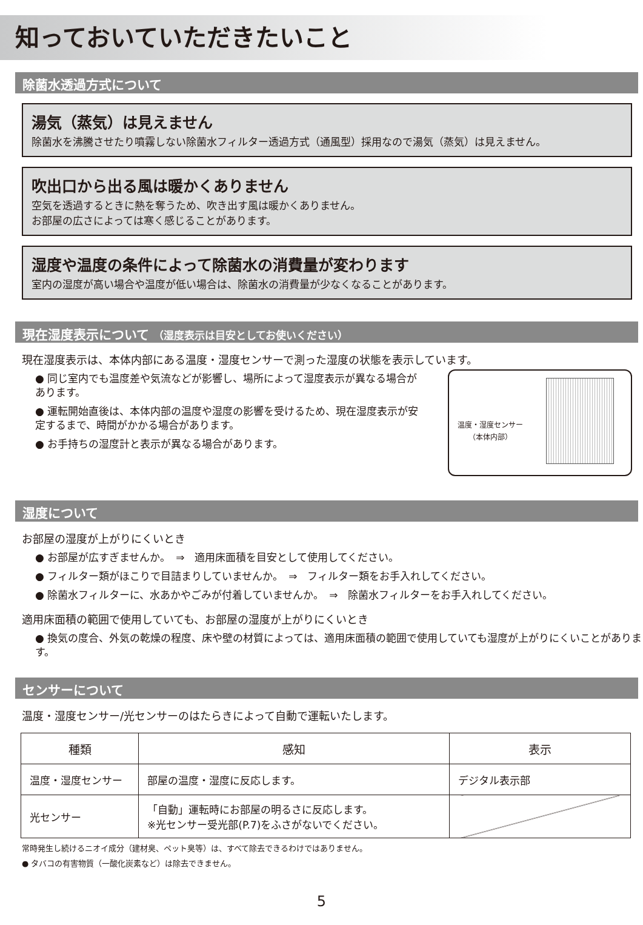知っておいていただきたいこと
除菌水透過方式について
湯気（蒸気）は見えません
除菌水を沸騰させたり噴霧しない除菌水フィルター透過方式（通風型）採用なので湯気（蒸気）は見えません。
吹出口から出る風は暖かくありません
空気を透過するときに熱を奪うため、吹き出す風は暖かくありません。
お部屋の広さによっては寒く感じることがあります。
湿度や温度の条件によって除菌水の消費量が変わります
室内の湿度が高い場合や温度が低い場合は、除菌水の消費量が少なくなることがあります。
現在湿度表示について （湿度表示は目安としてお使いください）
現在湿度表示は、本体内部にある温度・湿度センサーで測った湿度の状態を表示しています。
温度・湿度センサー
（本体内部）
● 同じ室内でも温度差や気流などが影響し、場所によって湿度表示が異なる場合があります。
● 運転開始直後は、本体内部の温度や湿度の影響を受けるため、現在湿度表示が安定するまで、時間がかかる場合があります。
● お手持ちの湿度計と表示が異なる場合があります。
湿度について
お部屋の湿度が上がりにくいとき
● お部屋が広すぎませんか。　⇒　適用床面積を目安として使用してください。
● フィルター類がほこりで目詰まりしていませんか。　⇒　フィルター類をお手入れしてください。
● 除菌水フィルターに、水あかやごみが付着していませんか。　⇒　除菌水フィルターをお手入れしてください。
適用床面積の範囲で使用していても、お部屋の湿度が上がりにくいとき
● 換気の度合、外気の乾燥の程度、床や壁の材質によっては、適用床面積の範囲で使用していても湿度が上がりにくいことがあります。
センサーについて
温度・湿度センサー/光センサーのはたらきによって自動で運転いたします。
| 種類 | 感知 | 表示 |
| --- | --- | --- |
| 温度・湿度センサー | 部屋の温度・湿度に反応します。 | デジタル表示部 |
| 光センサー | 「自動」運転時にお部屋の明るさに反応します。 ※光センサー受光部(P.7)をふさがないでください。 | |
常時発生し続けるニオイ成分（建材臭、ペット臭等）は、すべて除去できるわけではありません。
● タバコの有害物質（一酸化炭素など）は除去できません。
5